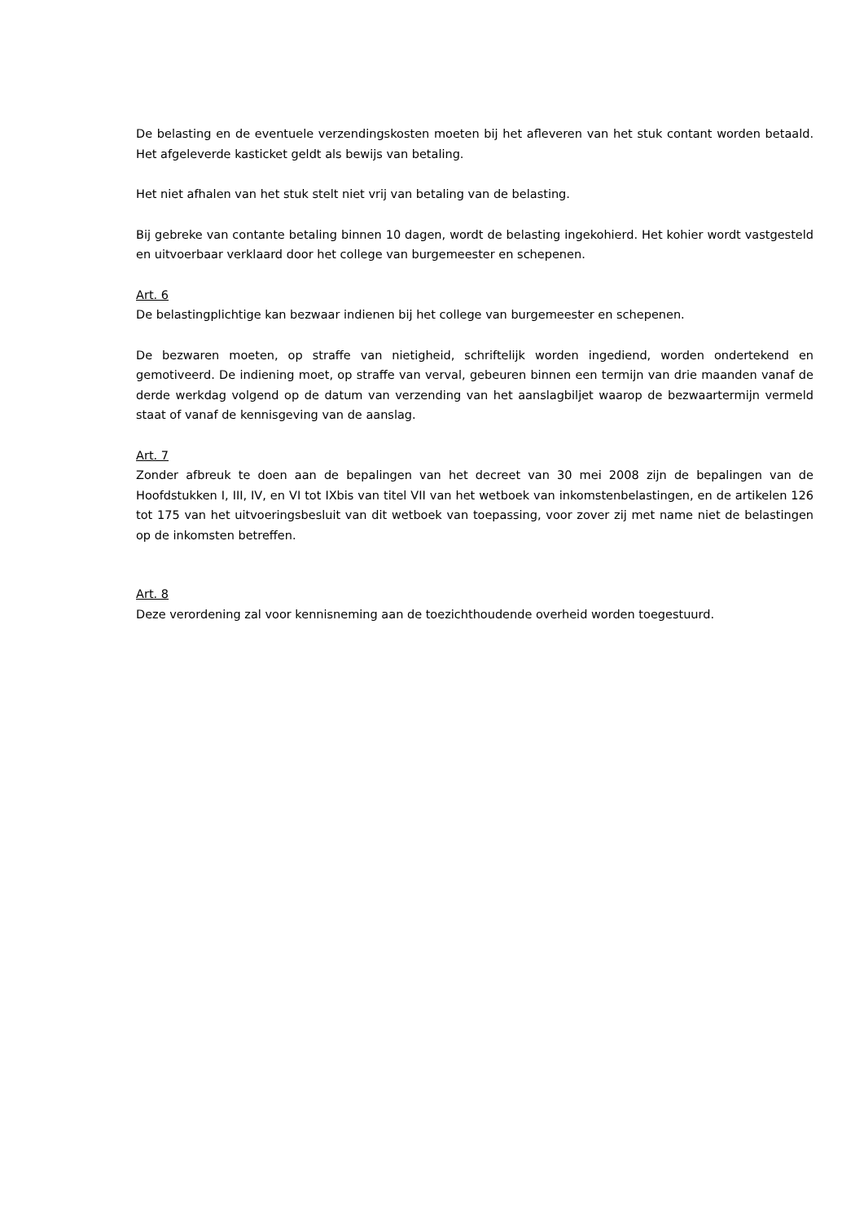De belasting en de eventuele verzendingskosten moeten bij het afleveren van het stuk contant worden betaald. Het afgeleverde kasticket geldt als bewijs van betaling.
Het niet afhalen van het stuk stelt niet vrij van betaling van de belasting.
Bij gebreke van contante betaling binnen 10 dagen, wordt de belasting ingekohierd. Het kohier wordt vastgesteld en uitvoerbaar verklaard door het college van burgemeester en schepenen.
Art. 6
De belastingplichtige kan bezwaar indienen bij het college van burgemeester en schepenen.
De bezwaren moeten, op straffe van nietigheid, schriftelijk worden ingediend, worden ondertekend en gemotiveerd. De indiening moet, op straffe van verval, gebeuren binnen een termijn van drie maanden vanaf de derde werkdag volgend op de datum van verzending van het aanslagbiljet waarop de bezwaartermijn vermeld staat of vanaf de kennisgeving van de aanslag.
Art. 7
Zonder afbreuk te doen aan de bepalingen van het decreet van 30 mei 2008 zijn de bepalingen van de Hoofdstukken I, III, IV, en VI tot IXbis van titel VII van het wetboek van inkomstenbelastingen, en de artikelen 126 tot 175 van het uitvoeringsbesluit van dit wetboek van toepassing, voor zover zij met name niet de belastingen op de inkomsten betreffen.
Art. 8
Deze verordening zal voor kennisneming aan de toezichthoudende overheid worden toegestuurd.